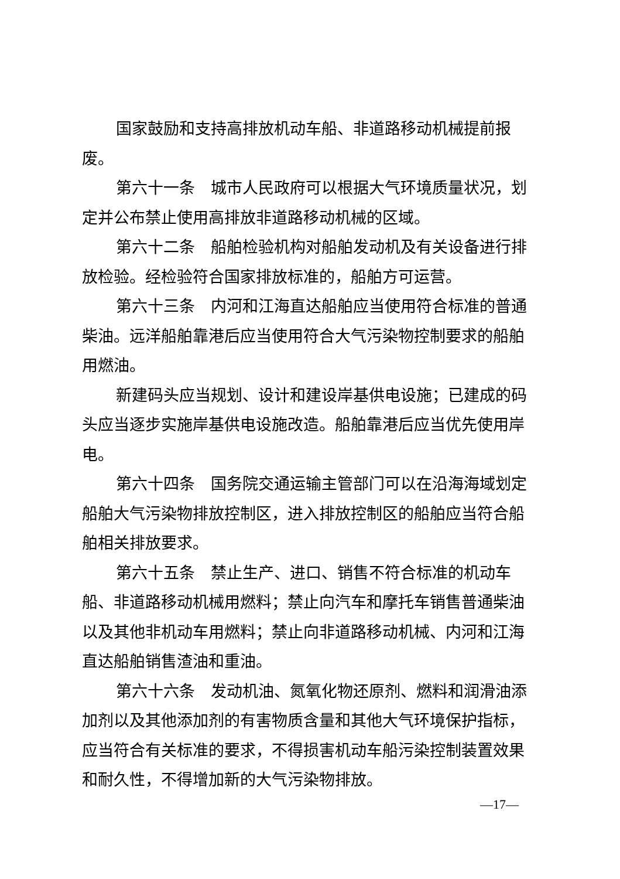国家鼓励和支持高排放机动车船、非道路移动机械提前报废。
第六十一条　城市人民政府可以根据大气环境质量状况，划定并公布禁止使用高排放非道路移动机械的区域。
第六十二条　船舶检验机构对船舶发动机及有关设备进行排放检验。经检验符合国家排放标准的，船舶方可运营。
第六十三条　内河和江海直达船舶应当使用符合标准的普通柴油。远洋船舶靠港后应当使用符合大气污染物控制要求的船舶用燃油。
新建码头应当规划、设计和建设岸基供电设施；已建成的码头应当逐步实施岸基供电设施改造。船舶靠港后应当优先使用岸电。
第六十四条　国务院交通运输主管部门可以在沿海海域划定船舶大气污染物排放控制区，进入排放控制区的船舶应当符合船舶相关排放要求。
第六十五条　禁止生产、进口、销售不符合标准的机动车船、非道路移动机械用燃料；禁止向汽车和摩托车销售普通柴油以及其他非机动车用燃料；禁止向非道路移动机械、内河和江海直达船舶销售渣油和重油。
第六十六条　发动机油、氮氧化物还原剂、燃料和润滑油添加剂以及其他添加剂的有害物质含量和其他大气环境保护指标，应当符合有关标准的要求，不得损害机动车船污染控制装置效果和耐久性，不得增加新的大气污染物排放。
—17—